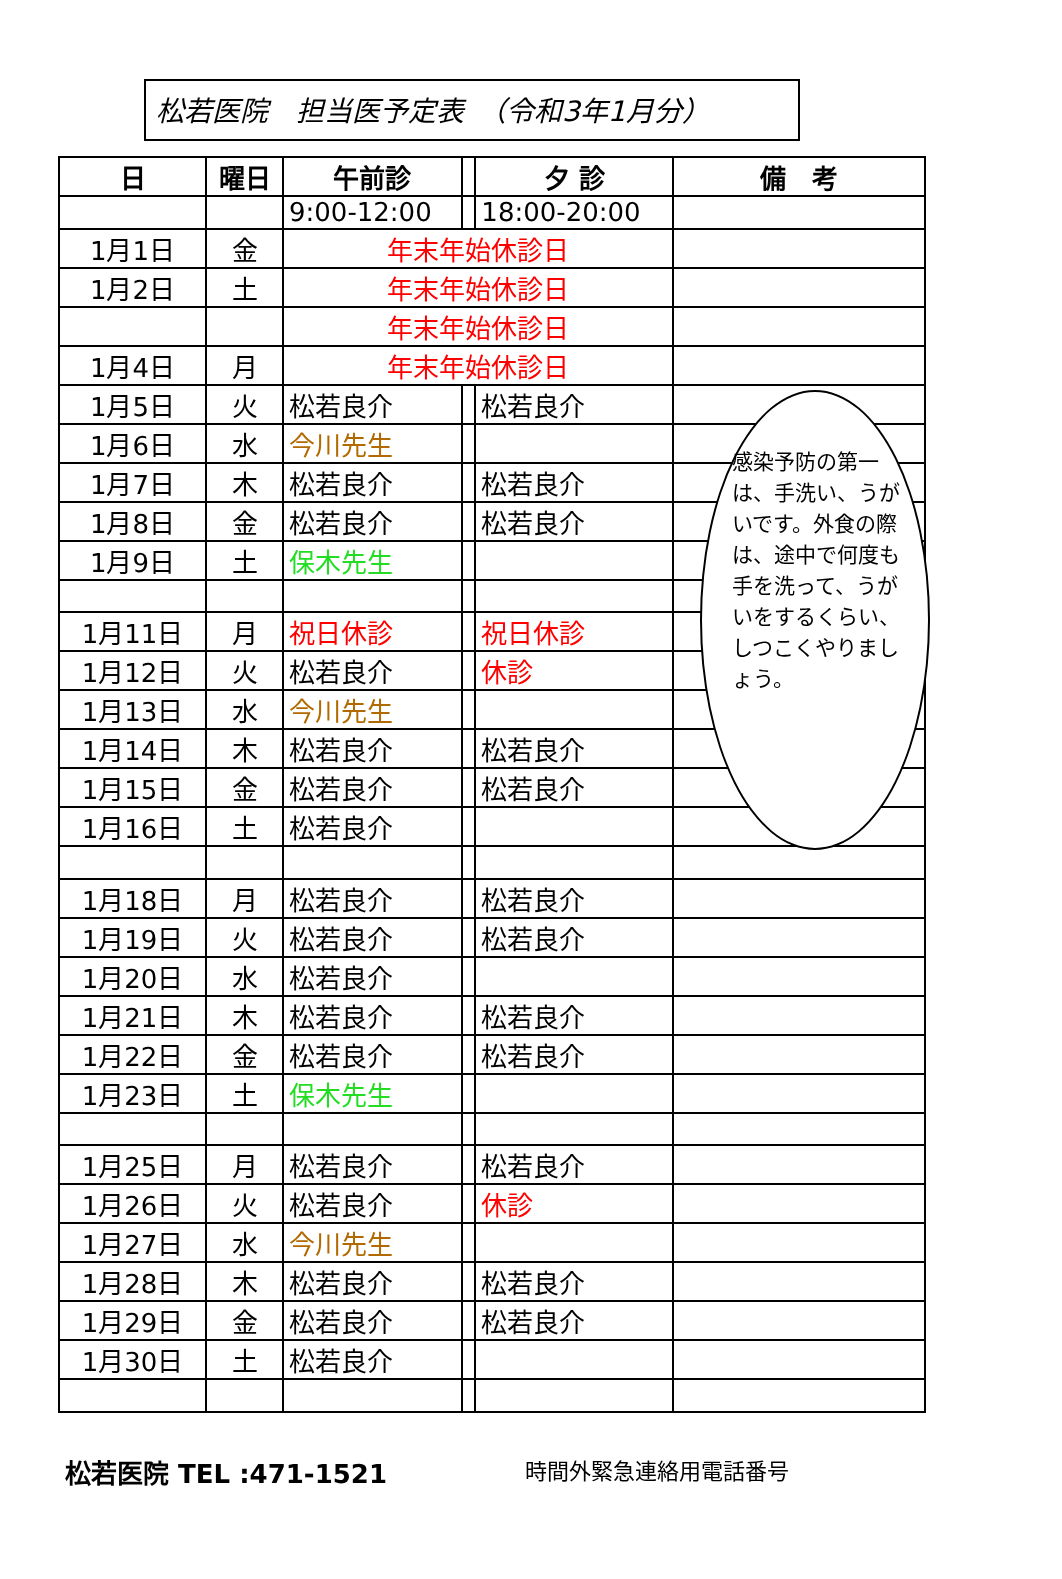松若医院　担当医予定表　（令和3年1月分）
| 日 | 曜日 | 午前診 | | 夕 診 | 備 考 |
| --- | --- | --- | --- | --- | --- |
| | | 9:00-12:00 | | 18:00-20:00 | |
| 1月1日 | 金 | 年末年始休診日 | | | |
| 1月2日 | 土 | 年末年始休診日 | | | |
| | | 年末年始休診日 | | | |
| 1月4日 | 月 | 年末年始休診日 | | | |
| 1月5日 | 火 | 松若良介 | | 松若良介 | |
| 1月6日 | 水 | 今川先生 | | | |
| 1月7日 | 木 | 松若良介 | | 松若良介 | |
| 1月8日 | 金 | 松若良介 | | 松若良介 | |
| 1月9日 | 土 | 保木先生 | | | |
| 1月11日 | 月 | 祝日休診 | | 祝日休診 | |
| 1月12日 | 火 | 松若良介 | | 休診 | |
| 1月13日 | 水 | 今川先生 | | | |
| 1月14日 | 木 | 松若良介 | | 松若良介 | |
| 1月15日 | 金 | 松若良介 | | 松若良介 | |
| 1月16日 | 土 | 松若良介 | | | |
| 1月18日 | 月 | 松若良介 | | 松若良介 | |
| 1月19日 | 火 | 松若良介 | | 松若良介 | |
| 1月20日 | 水 | 松若良介 | | | |
| 1月21日 | 木 | 松若良介 | | 松若良介 | |
| 1月22日 | 金 | 松若良介 | | 松若良介 | |
| 1月23日 | 土 | 保木先生 | | | |
| 1月25日 | 月 | 松若良介 | | 松若良介 | |
| 1月26日 | 火 | 松若良介 | | 休診 | |
| 1月27日 | 水 | 今川先生 | | | |
| 1月28日 | 木 | 松若良介 | | 松若良介 | |
| 1月29日 | 金 | 松若良介 | | 松若良介 | |
| 1月30日 | 土 | 松若良介 | | | |
感染予防の第一は、手洗い、うがいです。外食の際は、途中で何度も手を洗って、うがいをするくらい、しつこくやりましょう。
松若医院 TEL :471-1521 時間外緊急連絡用電話番号